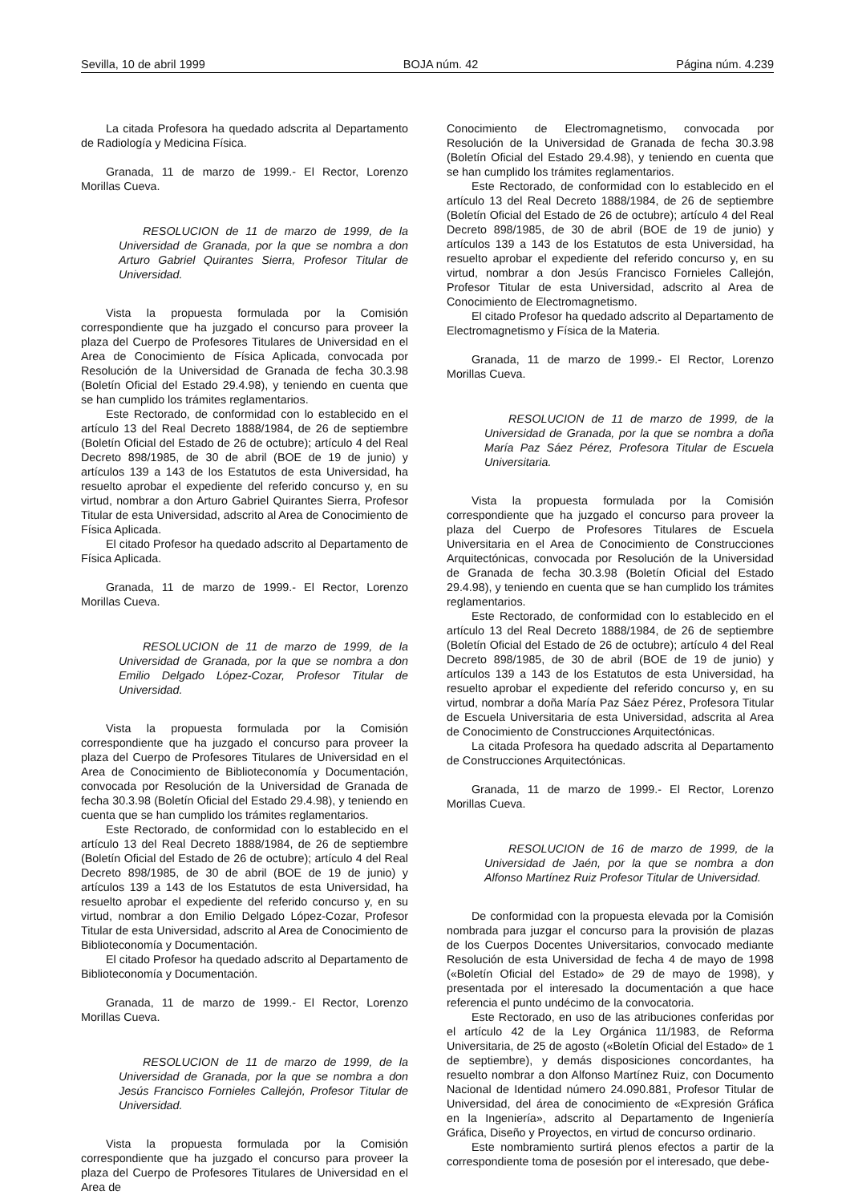Sevilla, 10 de abril 1999 BOJA núm. 42 Página núm. 4.239
La citada Profesora ha quedado adscrita al Departamento de Radiología y Medicina Física.
Granada, 11 de marzo de 1999.- El Rector, Lorenzo Morillas Cueva.
RESOLUCION de 11 de marzo de 1999, de la Universidad de Granada, por la que se nombra a don Arturo Gabriel Quirantes Sierra, Profesor Titular de Universidad.
Vista la propuesta formulada por la Comisión correspondiente que ha juzgado el concurso para proveer la plaza del Cuerpo de Profesores Titulares de Universidad en el Area de Conocimiento de Física Aplicada, convocada por Resolución de la Universidad de Granada de fecha 30.3.98 (Boletín Oficial del Estado 29.4.98), y teniendo en cuenta que se han cumplido los trámites reglamentarios.
Este Rectorado, de conformidad con lo establecido en el artículo 13 del Real Decreto 1888/1984, de 26 de septiembre (Boletín Oficial del Estado de 26 de octubre); artículo 4 del Real Decreto 898/1985, de 30 de abril (BOE de 19 de junio) y artículos 139 a 143 de los Estatutos de esta Universidad, ha resuelto aprobar el expediente del referido concurso y, en su virtud, nombrar a don Arturo Gabriel Quirantes Sierra, Profesor Titular de esta Universidad, adscrito al Area de Conocimiento de Física Aplicada.
El citado Profesor ha quedado adscrito al Departamento de Física Aplicada.
Granada, 11 de marzo de 1999.- El Rector, Lorenzo Morillas Cueva.
RESOLUCION de 11 de marzo de 1999, de la Universidad de Granada, por la que se nombra a don Emilio Delgado López-Cozar, Profesor Titular de Universidad.
Vista la propuesta formulada por la Comisión correspondiente que ha juzgado el concurso para proveer la plaza del Cuerpo de Profesores Titulares de Universidad en el Area de Conocimiento de Biblioteconomía y Documentación, convocada por Resolución de la Universidad de Granada de fecha 30.3.98 (Boletín Oficial del Estado 29.4.98), y teniendo en cuenta que se han cumplido los trámites reglamentarios.
Este Rectorado, de conformidad con lo establecido en el artículo 13 del Real Decreto 1888/1984, de 26 de septiembre (Boletín Oficial del Estado de 26 de octubre); artículo 4 del Real Decreto 898/1985, de 30 de abril (BOE de 19 de junio) y artículos 139 a 143 de los Estatutos de esta Universidad, ha resuelto aprobar el expediente del referido concurso y, en su virtud, nombrar a don Emilio Delgado López-Cozar, Profesor Titular de esta Universidad, adscrito al Area de Conocimiento de Biblioteconomía y Documentación.
El citado Profesor ha quedado adscrito al Departamento de Biblioteconomía y Documentación.
Granada, 11 de marzo de 1999.- El Rector, Lorenzo Morillas Cueva.
RESOLUCION de 11 de marzo de 1999, de la Universidad de Granada, por la que se nombra a don Jesús Francisco Fornieles Callejón, Profesor Titular de Universidad.
Vista la propuesta formulada por la Comisión correspondiente que ha juzgado el concurso para proveer la plaza del Cuerpo de Profesores Titulares de Universidad en el Area de
Conocimiento de Electromagnetismo, convocada por Resolución de la Universidad de Granada de fecha 30.3.98 (Boletín Oficial del Estado 29.4.98), y teniendo en cuenta que se han cumplido los trámites reglamentarios.
Este Rectorado, de conformidad con lo establecido en el artículo 13 del Real Decreto 1888/1984, de 26 de septiembre (Boletín Oficial del Estado de 26 de octubre); artículo 4 del Real Decreto 898/1985, de 30 de abril (BOE de 19 de junio) y artículos 139 a 143 de los Estatutos de esta Universidad, ha resuelto aprobar el expediente del referido concurso y, en su virtud, nombrar a don Jesús Francisco Fornieles Callejón, Profesor Titular de esta Universidad, adscrito al Area de Conocimiento de Electromagnetismo.
El citado Profesor ha quedado adscrito al Departamento de Electromagnetismo y Física de la Materia.
Granada, 11 de marzo de 1999.- El Rector, Lorenzo Morillas Cueva.
RESOLUCION de 11 de marzo de 1999, de la Universidad de Granada, por la que se nombra a doña María Paz Sáez Pérez, Profesora Titular de Escuela Universitaria.
Vista la propuesta formulada por la Comisión correspondiente que ha juzgado el concurso para proveer la plaza del Cuerpo de Profesores Titulares de Escuela Universitaria en el Area de Conocimiento de Construcciones Arquitectónicas, convocada por Resolución de la Universidad de Granada de fecha 30.3.98 (Boletín Oficial del Estado 29.4.98), y teniendo en cuenta que se han cumplido los trámites reglamentarios.
Este Rectorado, de conformidad con lo establecido en el artículo 13 del Real Decreto 1888/1984, de 26 de septiembre (Boletín Oficial del Estado de 26 de octubre); artículo 4 del Real Decreto 898/1985, de 30 de abril (BOE de 19 de junio) y artículos 139 a 143 de los Estatutos de esta Universidad, ha resuelto aprobar el expediente del referido concurso y, en su virtud, nombrar a doña María Paz Sáez Pérez, Profesora Titular de Escuela Universitaria de esta Universidad, adscrita al Area de Conocimiento de Construcciones Arquitectónicas.
La citada Profesora ha quedado adscrita al Departamento de Construcciones Arquitectónicas.
Granada, 11 de marzo de 1999.- El Rector, Lorenzo Morillas Cueva.
RESOLUCION de 16 de marzo de 1999, de la Universidad de Jaén, por la que se nombra a don Alfonso Martínez Ruiz Profesor Titular de Universidad.
De conformidad con la propuesta elevada por la Comisión nombrada para juzgar el concurso para la provisión de plazas de los Cuerpos Docentes Universitarios, convocado mediante Resolución de esta Universidad de fecha 4 de mayo de 1998 («Boletín Oficial del Estado» de 29 de mayo de 1998), y presentada por el interesado la documentación a que hace referencia el punto undécimo de la convocatoria.
Este Rectorado, en uso de las atribuciones conferidas por el artículo 42 de la Ley Orgánica 11/1983, de Reforma Universitaria, de 25 de agosto («Boletín Oficial del Estado» de 1 de septiembre), y demás disposiciones concordantes, ha resuelto nombrar a don Alfonso Martínez Ruiz, con Documento Nacional de Identidad número 24.090.881, Profesor Titular de Universidad, del área de conocimiento de «Expresión Gráfica en la Ingeniería», adscrito al Departamento de Ingeniería Gráfica, Diseño y Proyectos, en virtud de concurso ordinario.
Este nombramiento surtirá plenos efectos a partir de la correspondiente toma de posesión por el interesado, que debe-